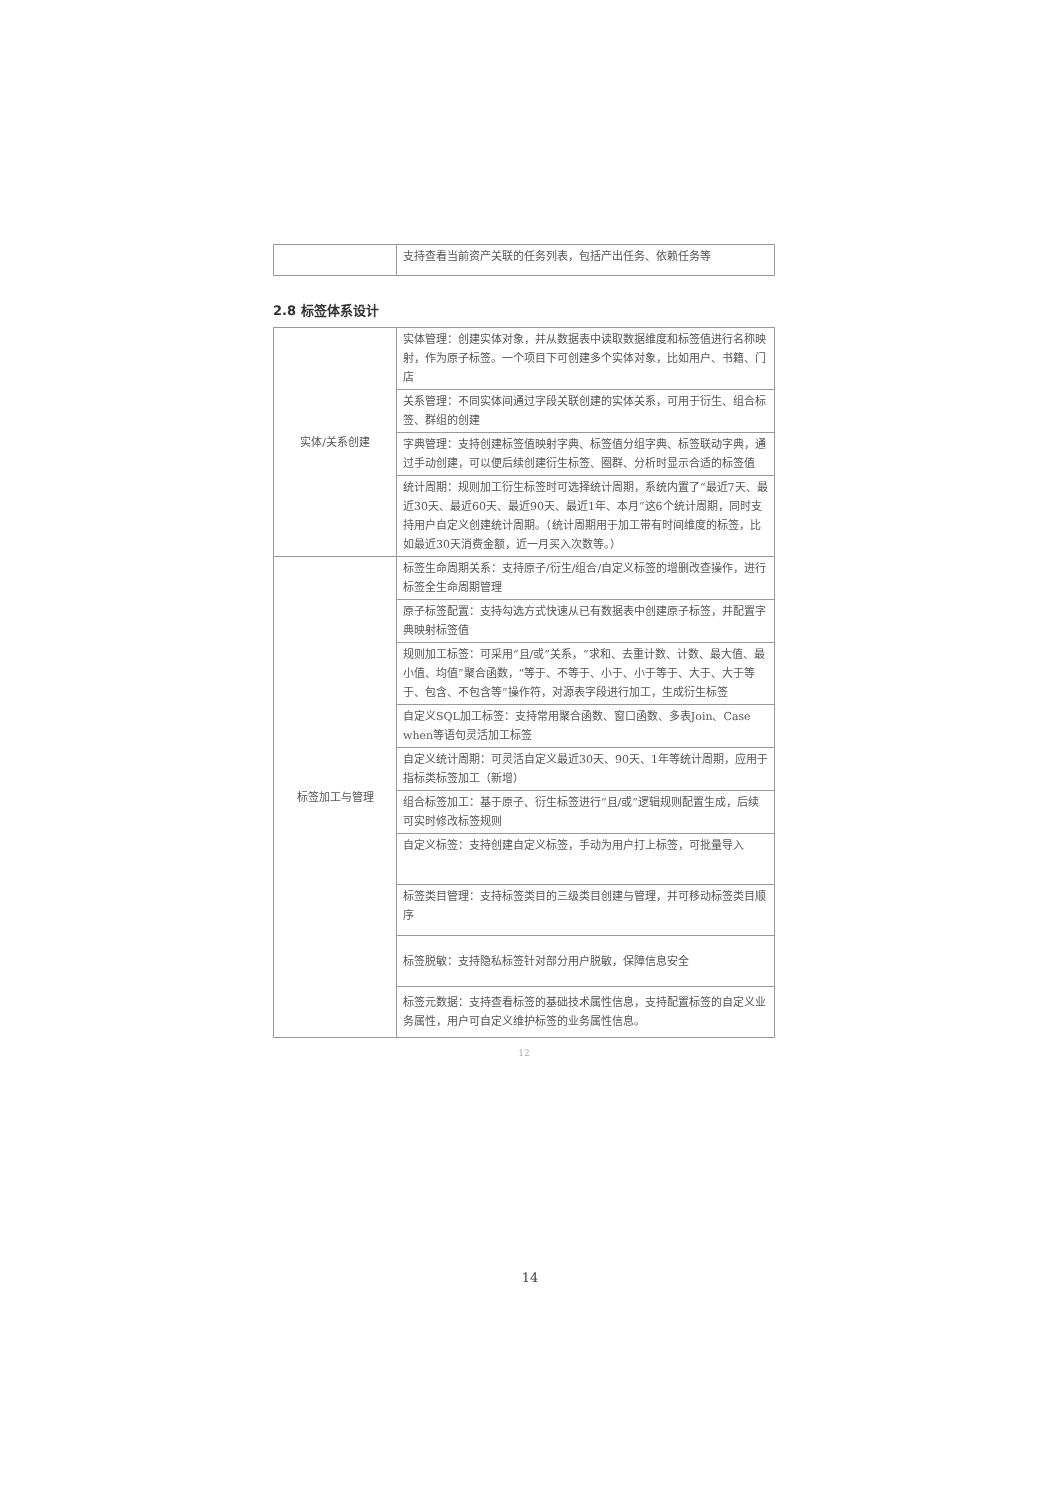| | 支持查看当前资产关联的任务列表，包括产出任务、依赖任务等 |
2.8 标签体系设计
| 实体/关系创建 | 实体管理：创建实体对象，并从数据表中读取数据维度和标签值进行名称映射，作为原子标签。一个项目下可创建多个实体对象，比如用户、书籍、门店 |
| | 关系管理：不同实体间通过字段关联创建的实体关系，可用于衍生、组合标签、群组的创建 |
| | 字典管理：支持创建标签值映射字典、标签值分组字典、标签联动字典，通过手动创建，可以便后续创建衍生标签、圈群、分析时显示合适的标签值 |
| | 统计周期：规则加工衍生标签时可选择统计周期，系统内置了“最近7天、最近30天、最近60天、最近90天、最近1年、本月”这6个统计周期，同时支持用户自定义创建统计周期。（统计周期用于加工带有时间维度的标签，比如最近30天消费金额，近一月买入次数等。） |
| 标签加工与管理 | 标签生命周期关系：支持原子/衍生/组合/自定义标签的增删改查操作，进行标签全生命周期管理 |
| | 原子标签配置：支持勾选方式快速从已有数据表中创建原子标签，并配置字典映射标签值 |
| | 规则加工标签：可采用“且/或”关系，“求和、去重计数、计数、最大值、最小值、均值”聚合函数，“等于、不等于、小于、小于等于、大于、大于等于、包含、不包含等”操作符，对源表字段进行加工，生成衍生标签 |
| | 自定义SQL加工标签：支持常用聚合函数、窗口函数、多表Join、Case when等语句灵活加工标签 |
| | 自定义统计周期：可灵活自定义最近30天、90天、1年等统计周期，应用于指标类标签加工（新增） |
| | 组合标签加工：基于原子、衍生标签进行“且/或”逻辑规则配置生成，后续可实时修改标签规则 |
| | 自定义标签：支持创建自定义标签，手动为用户打上标签，可批量导入 |
| | 标签类目管理：支持标签类目的三级类目创建与管理，并可移动标签类目顺序 |
| | 标签脱敏：支持隐私标签针对部分用户脱敏，保障信息安全 |
| | 标签元数据：支持查看标签的基础技术属性信息，支持配置标签的自定义业务属性，用户可自定义维护标签的业务属性信息。 |
12
14